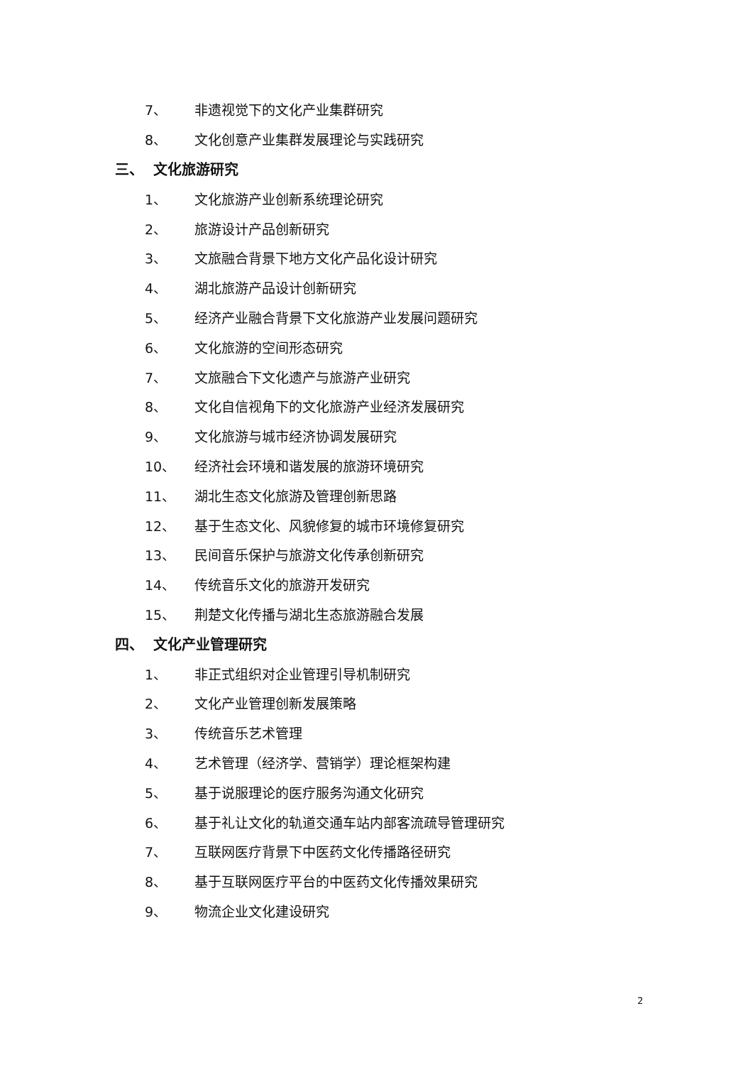7、 非遗视觉下的文化产业集群研究
8、 文化创意产业集群发展理论与实践研究
三、 文化旅游研究
1、 文化旅游产业创新系统理论研究
2、 旅游设计产品创新研究
3、 文旅融合背景下地方文化产品化设计研究
4、 湖北旅游产品设计创新研究
5、 经济产业融合背景下文化旅游产业发展问题研究
6、 文化旅游的空间形态研究
7、 文旅融合下文化遗产与旅游产业研究
8、 文化自信视角下的文化旅游产业经济发展研究
9、 文化旅游与城市经济协调发展研究
10、 经济社会环境和谐发展的旅游环境研究
11、 湖北生态文化旅游及管理创新思路
12、 基于生态文化、风貌修复的城市环境修复研究
13、 民间音乐保护与旅游文化传承创新研究
14、 传统音乐文化的旅游开发研究
15、 荆楚文化传播与湖北生态旅游融合发展
四、 文化产业管理研究
1、 非正式组织对企业管理引导机制研究
2、 文化产业管理创新发展策略
3、 传统音乐艺术管理
4、 艺术管理（经济学、营销学）理论框架构建
5、 基于说服理论的医疗服务沟通文化研究
6、 基于礼让文化的轨道交通车站内部客流疏导管理研究
7、 互联网医疗背景下中医药文化传播路径研究
8、 基于互联网医疗平台的中医药文化传播效果研究
9、 物流企业文化建设研究
2